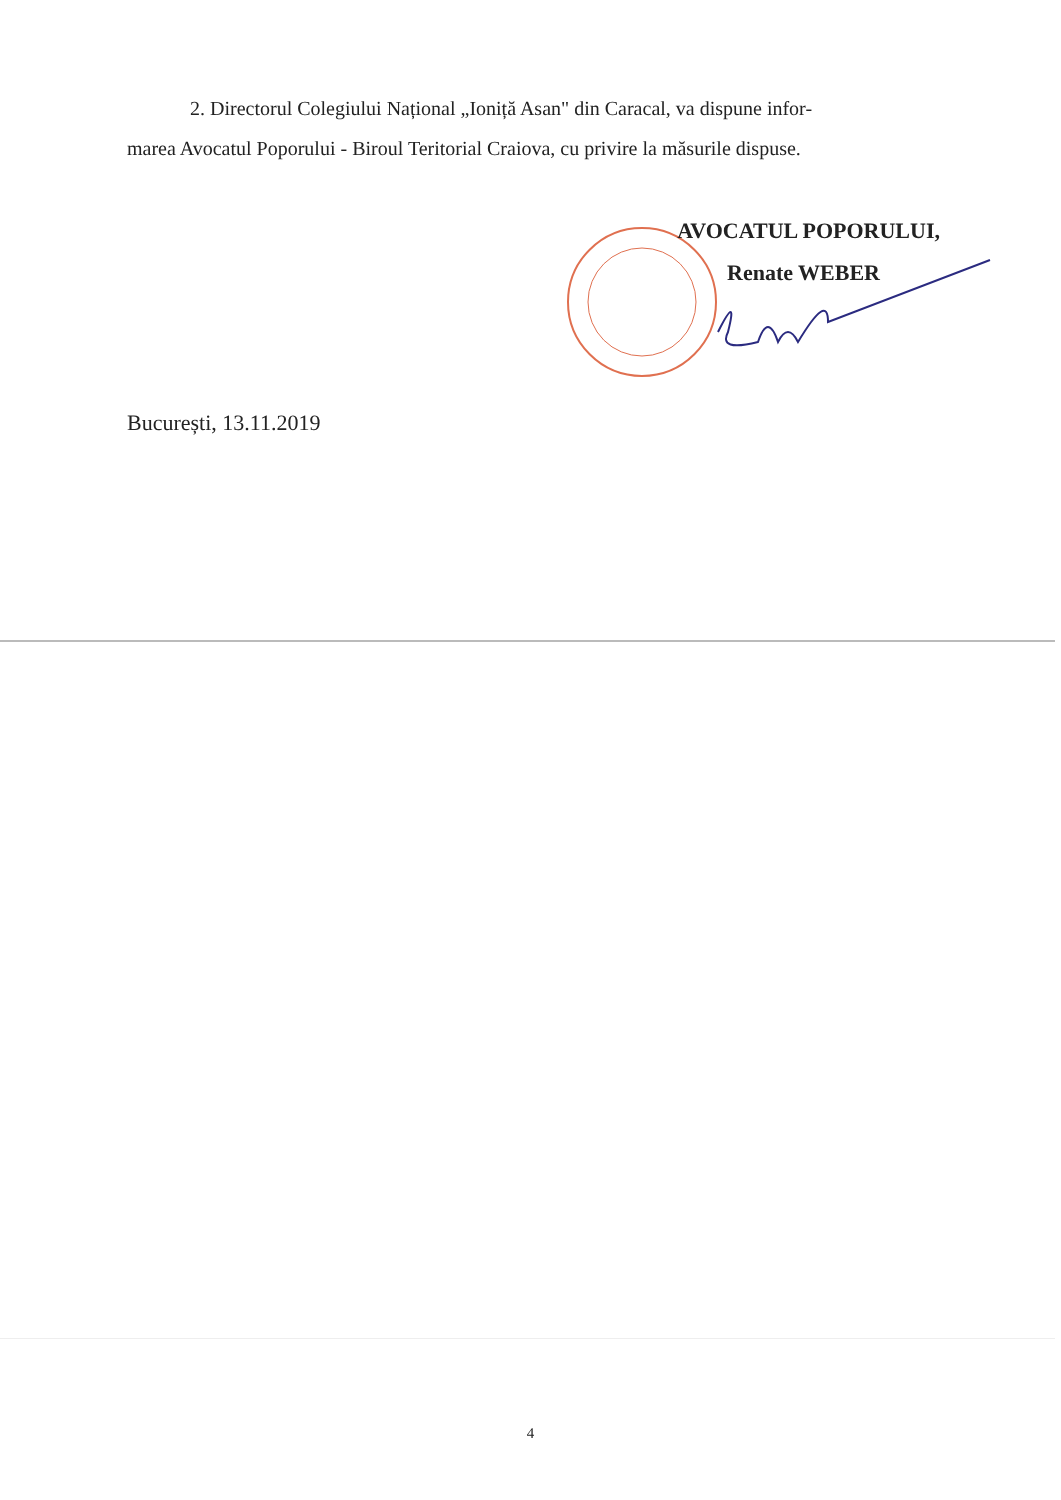2. Directorul Colegiului Național „Ioniță Asan" din Caracal, va dispune infor-
marea Avocatul Poporului - Biroul Teritorial Craiova, cu privire la măsurile dispuse.
AVOCATUL POPORULUI,
Renate WEBER
București, 13.11.2019
4